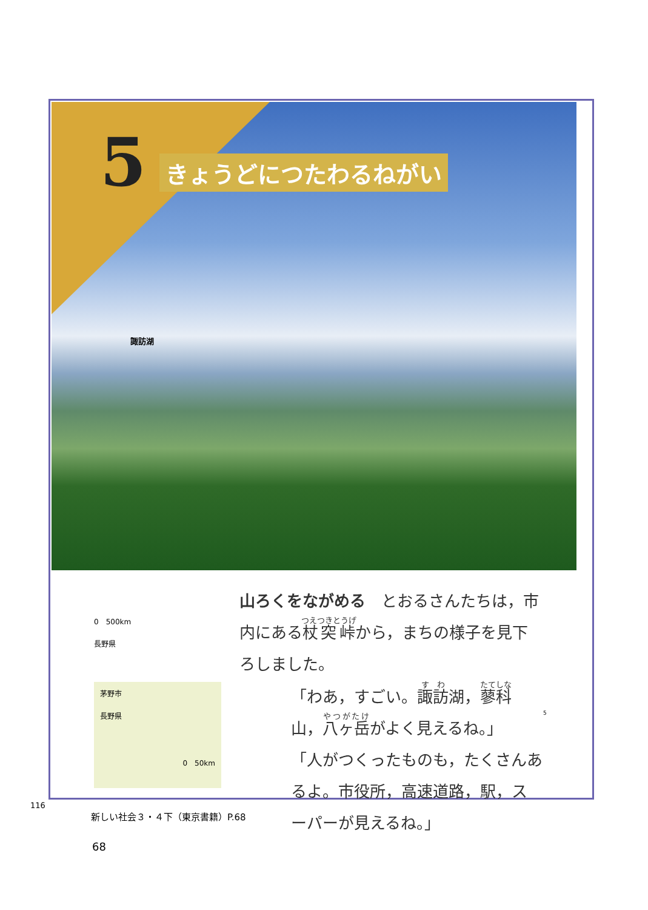5 きょうどにつたわるねがい
諏訪湖
0　500km
長野県
茅野市
長野県
0　50km
山ろくをながめる　とおるさんたちは，市内にある杖突峠から，まちの様子を見下ろしました。
「わあ，すごい。諏訪湖，蓼科山，八ヶ岳がよく見えるね。」
「人がつくったものも，たくさんあるよ。市役所，高速道路，駅，スーパーが見えるね。」
5
68
116
新しい社会３・４下（東京書籍）P.68